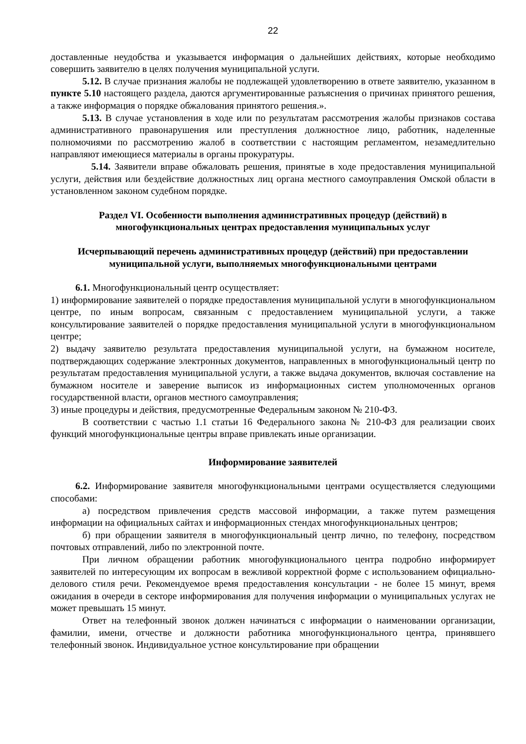22
доставленные неудобства и указывается информация о дальнейших действиях, которые необходимо совершить заявителю в целях получения муниципальной услуги.
5.12. В случае признания жалобы не подлежащей удовлетворению в ответе заявителю, указанном в пункте 5.10 настоящего раздела, даются аргументированные разъяснения о причинах принятого решения, а также информация о порядке обжалования принятого решения.».
5.13. В случае установления в ходе или по результатам рассмотрения жалобы признаков состава административного правонарушения или преступления должностное лицо, работник, наделенные полномочиями по рассмотрению жалоб в соответствии с настоящим регламентом, незамедлительно направляют имеющиеся материалы в органы прокуратуры.
5.14. Заявители вправе обжаловать решения, принятые в ходе предоставления муниципальной услуги, действия или бездействие должностных лиц органа местного самоуправления Омской области в установленном законом судебном порядке.
Раздел VI. Особенности выполнения административных процедур (действий) в многофункциональных центрах предоставления муниципальных услуг
Исчерпывающий перечень административных процедур (действий) при предоставлении муниципальной услуги, выполняемых многофункциональными центрами
6.1. Многофункциональный центр осуществляет:
1) информирование заявителей о порядке предоставления муниципальной услуги в многофункциональном центре, по иным вопросам, связанным с предоставлением муниципальной услуги, а также консультирование заявителей о порядке предоставления муниципальной услуги в многофункциональном центре;
2) выдачу заявителю результата предоставления муниципальной услуги, на бумажном носителе, подтверждающих содержание электронных документов, направленных в многофункциональный центр по результатам предоставления муниципальной услуги, а также выдача документов, включая составление на бумажном носителе и заверение выписок из информационных систем уполномоченных органов государственной власти, органов местного самоуправления;
3) иные процедуры и действия, предусмотренные Федеральным законом № 210-ФЗ.
В соответствии с частью 1.1 статьи 16 Федерального закона № 210-ФЗ для реализации своих функций многофункциональные центры вправе привлекать иные организации.
Информирование заявителей
6.2. Информирование заявителя многофункциональными центрами осуществляется следующими способами:
а) посредством привлечения средств массовой информации, а также путем размещения информации на официальных сайтах и информационных стендах многофункциональных центров;
б) при обращении заявителя в многофункциональный центр лично, по телефону, посредством почтовых отправлений, либо по электронной почте.
При личном обращении работник многофункционального центра подробно информирует заявителей по интересующим их вопросам в вежливой корректной форме с использованием официально-делового стиля речи. Рекомендуемое время предоставления консультации - не более 15 минут, время ожидания в очереди в секторе информирования для получения информации о муниципальных услугах не может превышать 15 минут.
Ответ на телефонный звонок должен начинаться с информации о наименовании организации, фамилии, имени, отчестве и должности работника многофункционального центра, принявшего телефонный звонок. Индивидуальное устное консультирование при обращении